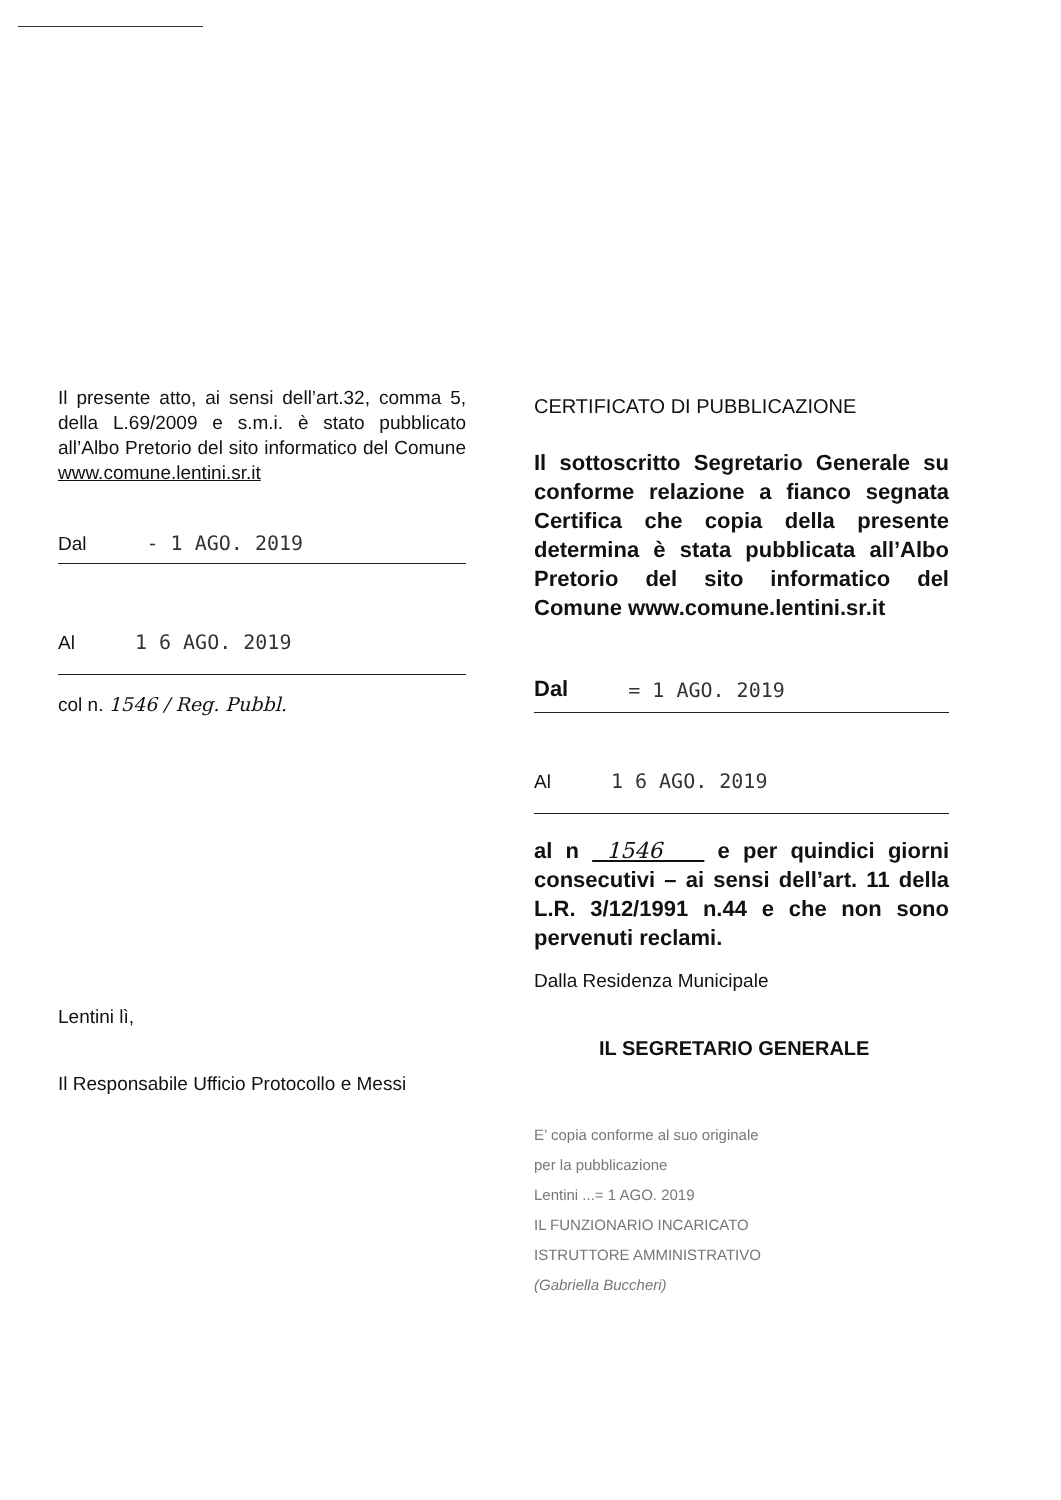Il presente atto, ai sensi dell’art.32, comma 5, della L.69/2009 e s.m.i. è stato pubblicato all’Albo Pretorio del sito informatico del Comune www.comune.lentini.sr.it
Dal - 1 AGO. 2019
Al 1 6 AGO. 2019
col n. 1546 / Reg. Pubbl.
Lentini lì,
Il Responsabile Ufficio Protocollo e Messi
CERTIFICATO DI PUBBLICAZIONE
Il sottoscritto Segretario Generale su conforme relazione a fianco segnata Certifica che copia della presente determina è stata pubblicata all’Albo Pretorio del sito informatico del Comune www.comune.lentini.sr.it
Dal = 1 AGO. 2019
Al 1 6 AGO. 2019
al n 1546 e per quindici giorni consecutivi – ai sensi dell’art. 11 della L.R. 3/12/1991 n.44 e che non sono pervenuti reclami.
Dalla Residenza Municipale
IL SEGRETARIO GENERALE
E’ copia conforme al suo originale
per la pubblicazione
Lentini ...= 1 AGO. 2019
IL FUNZIONARIO INCARICATO
ISTRUTTORE AMMINISTRATIVO
(Gabriella Buccheri)